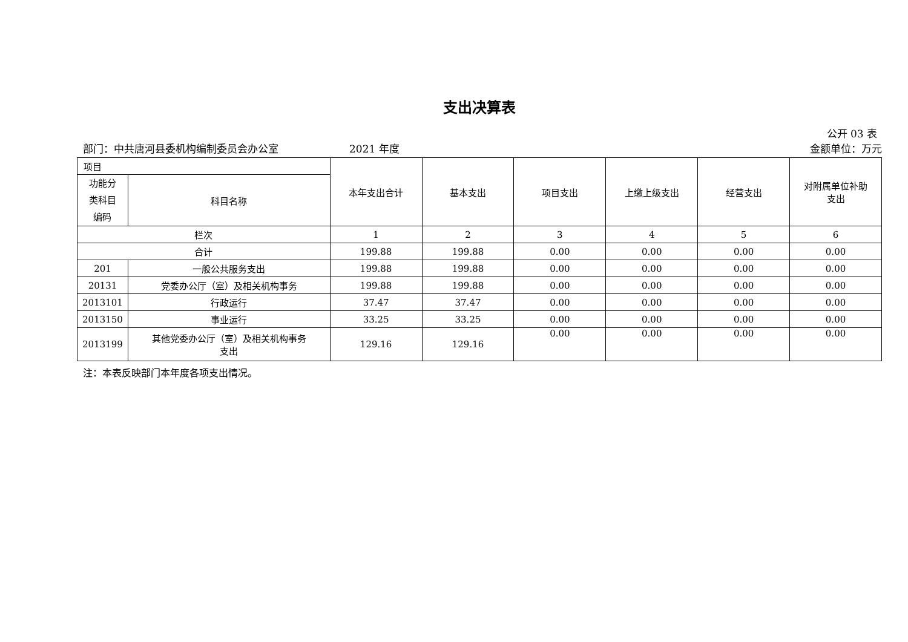支出决算表
公开 03 表
部门：中共唐河县委机构编制委员会办公室 2021 年度 金额单位：万元
| 项目 | | 本年支出合计 | 基本支出 | 项目支出 | 上缴上级支出 | 经营支出 | 对附属单位补助 支出 |
| --- | --- | --- | --- | --- | --- | --- | --- |
| 功能分 类科目 编码 | 科目名称 | | | | | | |
| 栏次 | | 1 | 2 | 3 | 4 | 5 | 6 |
| 合计 | | 199.88 | 199.88 | 0.00 | 0.00 | 0.00 | 0.00 |
| 201 | 一般公共服务支出 | 199.88 | 199.88 | 0.00 | 0.00 | 0.00 | 0.00 |
| 20131 | 党委办公厅（室）及相关机构事务 | 199.88 | 199.88 | 0.00 | 0.00 | 0.00 | 0.00 |
| 2013101 | 行政运行 | 37.47 | 37.47 | 0.00 | 0.00 | 0.00 | 0.00 |
| 2013150 | 事业运行 | 33.25 | 33.25 | 0.00 | 0.00 | 0.00 | 0.00 |
| 2013199 | 其他党委办公厅（室）及相关机构事务 支出 | 129.16 | 129.16 | 0.00 | 0.00 | 0.00 | 0.00 |
注：本表反映部门本年度各项支出情况。